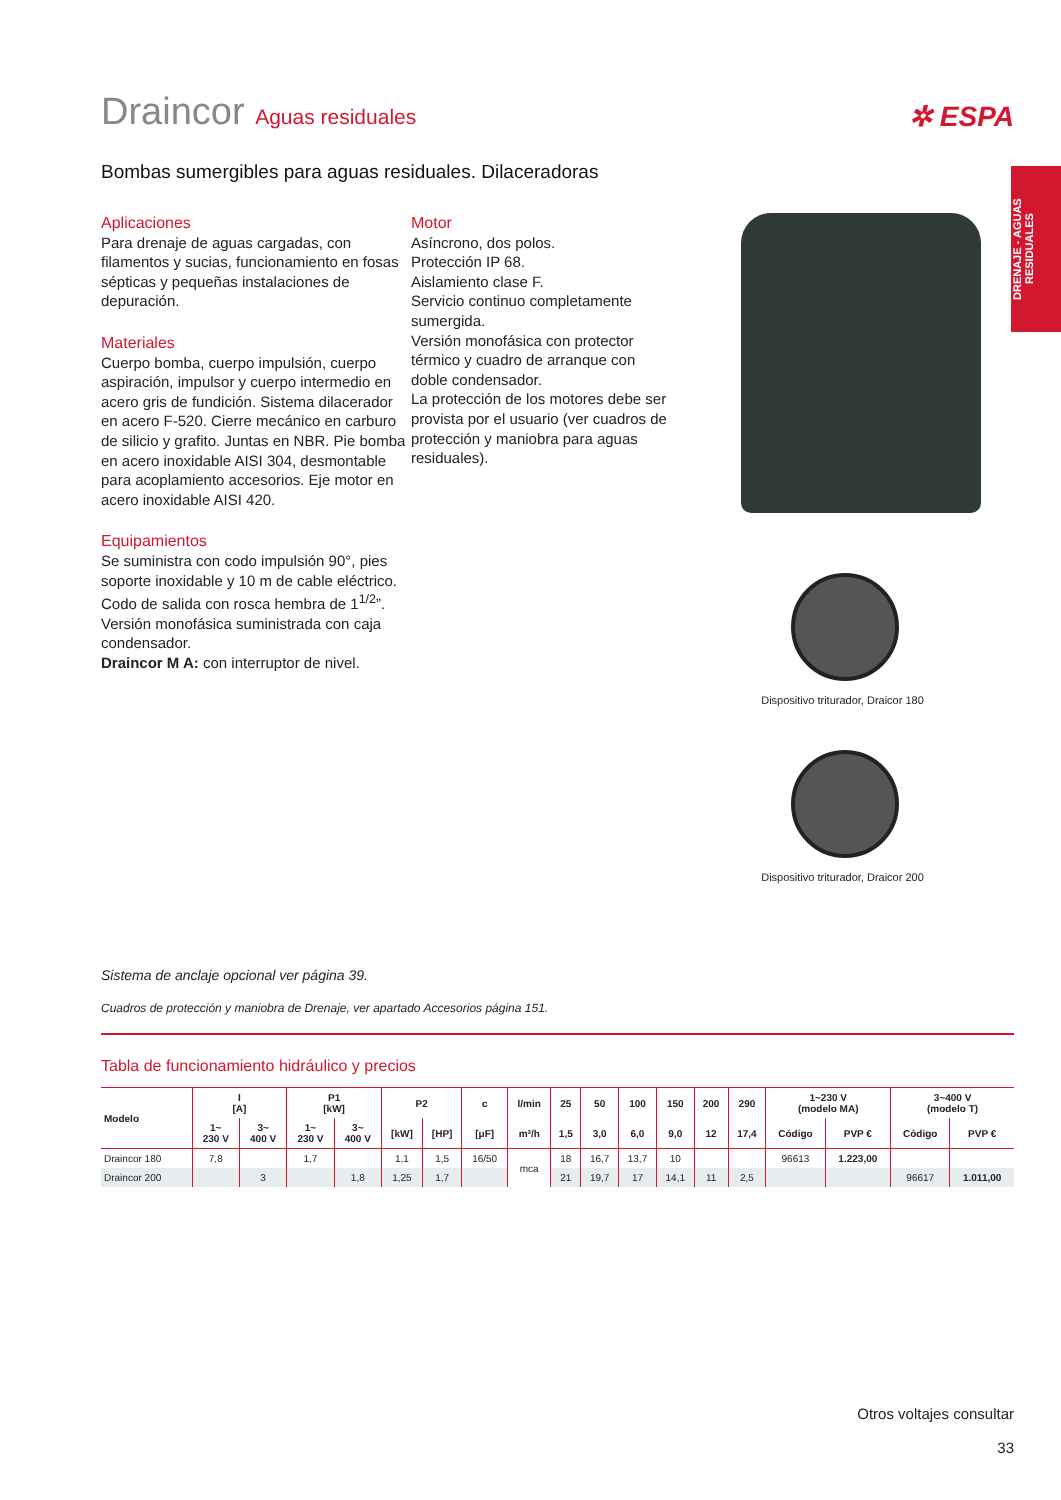DRENAJE - AGUAS RESIDUALES
Draincor Aguas residuales
✲ ESPA
Bombas sumergibles para aguas residuales. Dilaceradoras
Aplicaciones
Para drenaje de aguas cargadas, con filamentos y sucias, funcionamiento en fosas sépticas y pequeñas instalaciones de depuración.
Materiales
Cuerpo bomba, cuerpo impulsión, cuerpo aspiración, impulsor y cuerpo intermedio en acero gris de fundición. Sistema dilacerador en acero F-520. Cierre mecánico en carburo de silicio y grafito. Juntas en NBR. Pie bomba en acero inoxidable AISI 304, desmontable para acoplamiento accesorios. Eje motor en acero inoxidable AISI 420.
Equipamientos
Se suministra con codo impulsión 90°, pies soporte inoxidable y 10 m de cable eléctrico.
Codo de salida con rosca hembra de 1<sup>1/2</sup>”.
Versión monofásica suministrada con caja condensador.
Draincor M A: con interruptor de nivel.
Motor
Asíncrono, dos polos.
Protección IP 68.
Aislamiento clase F.
Servicio continuo completamente sumergida.
Versión monofásica con protector térmico y cuadro de arranque con doble condensador.
La protección de los motores debe ser provista por el usuario (ver cuadros de protección y maniobra para aguas residuales).
Dispositivo triturador, Draicor 180
Dispositivo triturador, Draicor 200
Sistema de anclaje opcional ver página 39.
Cuadros de protección y maniobra de Drenaje, ver apartado Accesorios página 151.
Tabla de funcionamiento hidráulico y precios
| Modelo | I [A] | | P1 [kW] | | P2 | | c | l/min | 25 | 50 | 100 | 150 | 200 | 290 | 1~230 V (modelo MA) | | 3~400 V (modelo T) | |
| --- | --- | --- | --- | --- | --- | --- | --- | --- | --- | --- | --- | --- | --- | --- | --- | --- | --- | --- |
| | 1~ 230 V | 3~ 400 V | 1~ 230 V | 3~ 400 V | [kW] | [HP] | [μF] | m³/h | 1,5 | 3,0 | 6,0 | 9,0 | 12 | 17,4 | Código | PVP € | Código | PVP € |
| Draincor 180 | 7,8 | | 1,7 | | 1,1 | 1,5 | 16/50 | mca | 18 | 16,7 | 13,7 | 10 | | | 96613 | 1.223,00 | | |
| Draincor 200 | | 3 | | 1,8 | 1,25 | 1,7 | | | 21 | 19,7 | 17 | 14,1 | 11 | 2,5 | | | 96617 | 1.011,00 |
Otros voltajes consultar
33